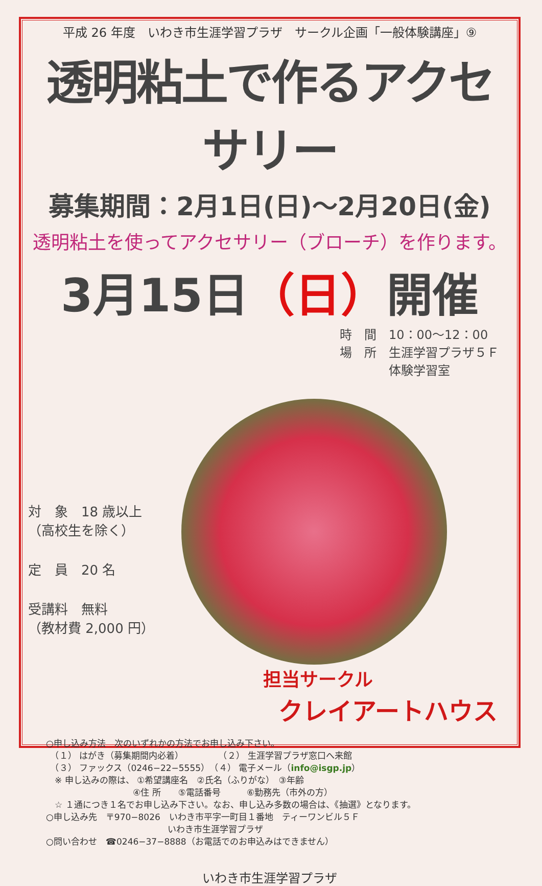平成 26 年度　いわき市生涯学習プラザ　サークル企画「一般体験講座」⑨
透明粘土で作るアクセサリー
募集期間：2月1日(日)～2月20日(金)
透明粘土を使ってアクセサリー（ブローチ）を作ります。
3月15日（日）開催
時　間　10：00～12：00
場　所　生涯学習プラザ５Ｆ
　　　　体験学習室
対　象　18 歳以上
（高校生を除く）
定　員　20 名
受講料　無料
（教材費 2,000 円）
担当サークル
クレイアートハウス
○申し込み方法　次のいずれかの方法でお申し込み下さい。
　（１） はがき（募集期間内必着）　　　　　（２） 生涯学習プラザ窓口へ来館
　（３） ファックス（0246−22−5555）　（４） 電子メール（info@isgp.jp）
　※ 申し込みの際は、 ①希望講座名　②氏名（ふりがな）　③年齢
　　　　　　　　　　④住 所　　⑤電話番号　　　⑥勤務先（市外の方）
　☆ １通につき１名でお申し込み下さい。なお、申し込み多数の場合は、《抽選》となります。
○申し込み先　〒970−8026　いわき市平字一町目１番地　ティーワンビル５Ｆ
　　　　　　　　　　　　　　いわき市生涯学習プラザ
○問い合わせ　☎0246−37−8888（お電話でのお申込みはできません）
いわき市生涯学習プラザ